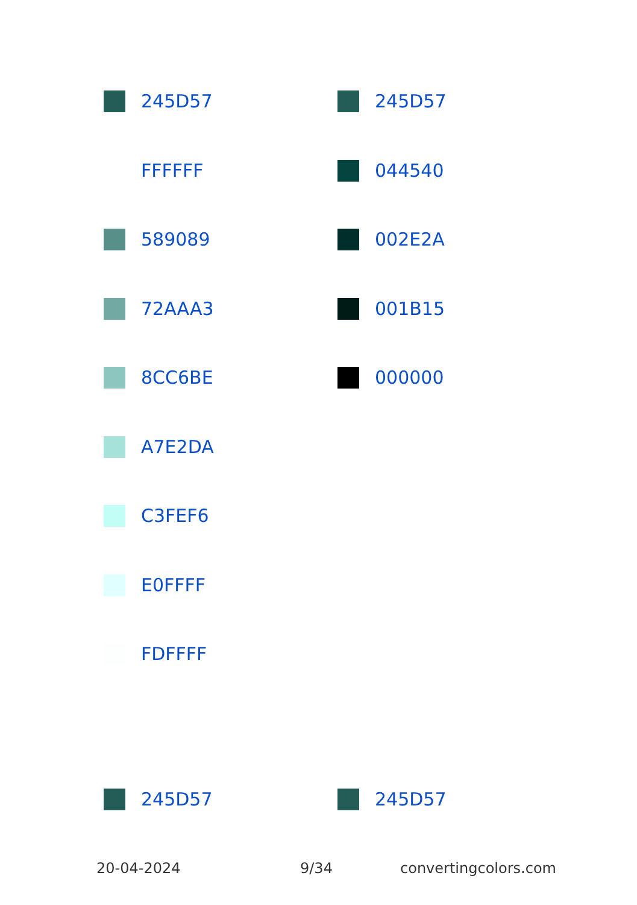245D57 245D57
FFFFFF 044540
589089 002E2A
72AAA3 001B15
8CC6BE 000000
A7E2DA
C3FEF6
E0FFFF
FDFFFF
245D57 245D57
20-04-2024 9/34 convertingcolors.com